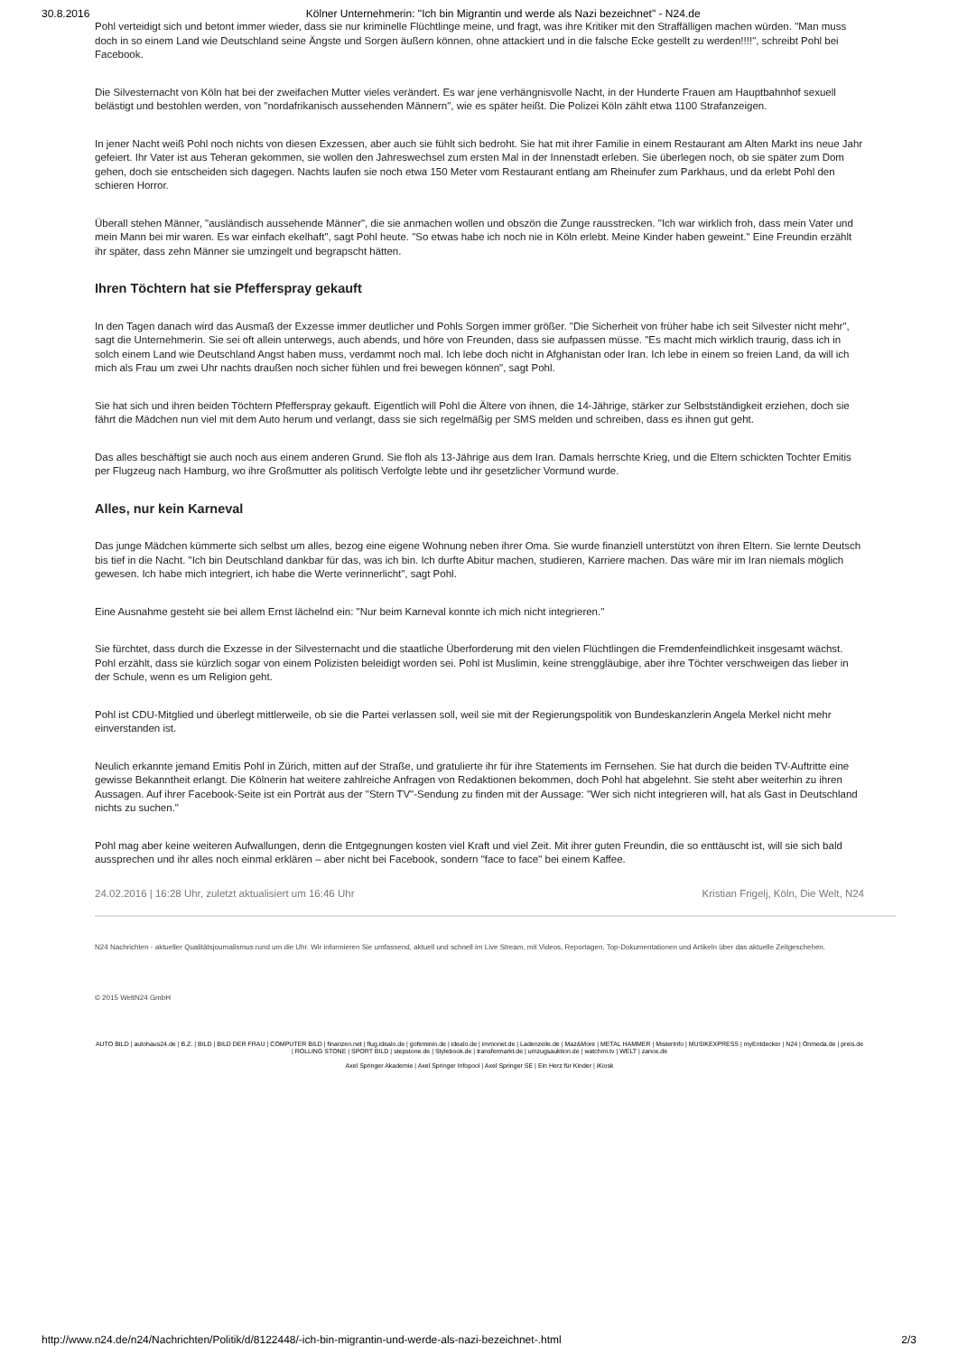30.8.2016 Kölner Unternehmerin: "Ich bin Migrantin und werde als Nazi bezeichnet" - N24.de
Pohl verteidigt sich und betont immer wieder, dass sie nur kriminelle Flüchtlinge meine, und fragt, was ihre Kritiker mit den Straffälligen machen würden. "Man muss doch in so einem Land wie Deutschland seine Ängste und Sorgen äußern können, ohne attackiert und in die falsche Ecke gestellt zu werden!!!!", schreibt Pohl bei Facebook.
Die Silvesternacht von Köln hat bei der zweifachen Mutter vieles verändert. Es war jene verhängnisvolle Nacht, in der Hunderte Frauen am Hauptbahnhof sexuell belästigt und bestohlen werden, von "nordafrikanisch aussehenden Männern", wie es später heißt. Die Polizei Köln zählt etwa 1100 Strafanzeigen.
In jener Nacht weiß Pohl noch nichts von diesen Exzessen, aber auch sie fühlt sich bedroht. Sie hat mit ihrer Familie in einem Restaurant am Alten Markt ins neue Jahr gefeiert. Ihr Vater ist aus Teheran gekommen, sie wollen den Jahreswechsel zum ersten Mal in der Innenstadt erleben. Sie überlegen noch, ob sie später zum Dom gehen, doch sie entscheiden sich dagegen. Nachts laufen sie noch etwa 150 Meter vom Restaurant entlang am Rheinufer zum Parkhaus, und da erlebt Pohl den schieren Horror.
Überall stehen Männer, "ausländisch aussehende Männer", die sie anmachen wollen und obszön die Zunge rausstrecken. "Ich war wirklich froh, dass mein Vater und mein Mann bei mir waren. Es war einfach ekelhaft", sagt Pohl heute. "So etwas habe ich noch nie in Köln erlebt. Meine Kinder haben geweint." Eine Freundin erzählt ihr später, dass zehn Männer sie umzingelt und begrapscht hätten.
Ihren Töchtern hat sie Pfefferspray gekauft
In den Tagen danach wird das Ausmaß der Exzesse immer deutlicher und Pohls Sorgen immer größer. "Die Sicherheit von früher habe ich seit Silvester nicht mehr", sagt die Unternehmerin. Sie sei oft allein unterwegs, auch abends, und höre von Freunden, dass sie aufpassen müsse. "Es macht mich wirklich traurig, dass ich in solch einem Land wie Deutschland Angst haben muss, verdammt noch mal. Ich lebe doch nicht in Afghanistan oder Iran. Ich lebe in einem so freien Land, da will ich mich als Frau um zwei Uhr nachts draußen noch sicher fühlen und frei bewegen können", sagt Pohl.
Sie hat sich und ihren beiden Töchtern Pfefferspray gekauft. Eigentlich will Pohl die Ältere von ihnen, die 14-Jährige, stärker zur Selbstständigkeit erziehen, doch sie fährt die Mädchen nun viel mit dem Auto herum und verlangt, dass sie sich regelmäßig per SMS melden und schreiben, dass es ihnen gut geht.
Das alles beschäftigt sie auch noch aus einem anderen Grund. Sie floh als 13-Jährige aus dem Iran. Damals herrschte Krieg, und die Eltern schickten Tochter Emitis per Flugzeug nach Hamburg, wo ihre Großmutter als politisch Verfolgte lebte und ihr gesetzlicher Vormund wurde.
Alles, nur kein Karneval
Das junge Mädchen kümmerte sich selbst um alles, bezog eine eigene Wohnung neben ihrer Oma. Sie wurde finanziell unterstützt von ihren Eltern. Sie lernte Deutsch bis tief in die Nacht. "Ich bin Deutschland dankbar für das, was ich bin. Ich durfte Abitur machen, studieren, Karriere machen. Das wäre mir im Iran niemals möglich gewesen. Ich habe mich integriert, ich habe die Werte verinnerlicht", sagt Pohl.
Eine Ausnahme gesteht sie bei allem Ernst lächelnd ein: "Nur beim Karneval konnte ich mich nicht integrieren."
Sie fürchtet, dass durch die Exzesse in der Silvesternacht und die staatliche Überforderung mit den vielen Flüchtlingen die Fremdenfeindlichkeit insgesamt wächst. Pohl erzählt, dass sie kürzlich sogar von einem Polizisten beleidigt worden sei. Pohl ist Muslimin, keine strenggläubige, aber ihre Töchter verschweigen das lieber in der Schule, wenn es um Religion geht.
Pohl ist CDU-Mitglied und überlegt mittlerweile, ob sie die Partei verlassen soll, weil sie mit der Regierungspolitik von Bundeskanzlerin Angela Merkel nicht mehr einverstanden ist.
Neulich erkannte jemand Emitis Pohl in Zürich, mitten auf der Straße, und gratulierte ihr für ihre Statements im Fernsehen. Sie hat durch die beiden TV-Auftritte eine gewisse Bekanntheit erlangt. Die Kölnerin hat weitere zahlreiche Anfragen von Redaktionen bekommen, doch Pohl hat abgelehnt. Sie steht aber weiterhin zu ihren Aussagen. Auf ihrer Facebook-Seite ist ein Porträt aus der "Stern TV"-Sendung zu finden mit der Aussage: "Wer sich nicht integrieren will, hat als Gast in Deutschland nichts zu suchen."
Pohl mag aber keine weiteren Aufwallungen, denn die Entgegnungen kosten viel Kraft und viel Zeit. Mit ihrer guten Freundin, die so enttäuscht ist, will sie sich bald aussprechen und ihr alles noch einmal erklären – aber nicht bei Facebook, sondern "face to face" bei einem Kaffee.
24.02.2016 | 16:28 Uhr, zuletzt aktualisiert um 16:46 Uhr Kristian Frigelj, Köln, Die Welt, N24
N24 Nachrichten - aktueller Qualitätsjournalismus rund um die Uhr. Wir informieren Sie umfassend, aktuell und schnell im Live Stream, mit Videos, Reportagen, Top-Dokumentationen und Artikeln über das aktuelle Zeitgeschehen.
© 2015 WeltN24 GmbH
AUTO BILD | autohaus24.de | B.Z. | BILD | BILD DER FRAU | COMPUTER BILD | finanzen.net | flug.idealo.de | gofeminin.de | idealo.de | immonet.de | Ladenzeile.de | Maz&More | METAL HAMMER | MisterInfo | MUSIKEXPRESS | myEntdecker | N24 | Onmeda.de | preis.de | ROLLING STONE | SPORT BILD | stepstone.de | Stylebook.de | transfermarkt.de | umzugsauktion.de | watchmi.tv | WELT | zanox.de
Axel Springer Akademie | Axel Springer Infopool | Axel Springer SE | Ein Herz für Kinder | iKiosk
http://www.n24.de/n24/Nachrichten/Politik/d/8122448/-ich-bin-migrantin-und-werde-als-nazi-bezeichnet-.html 2/3